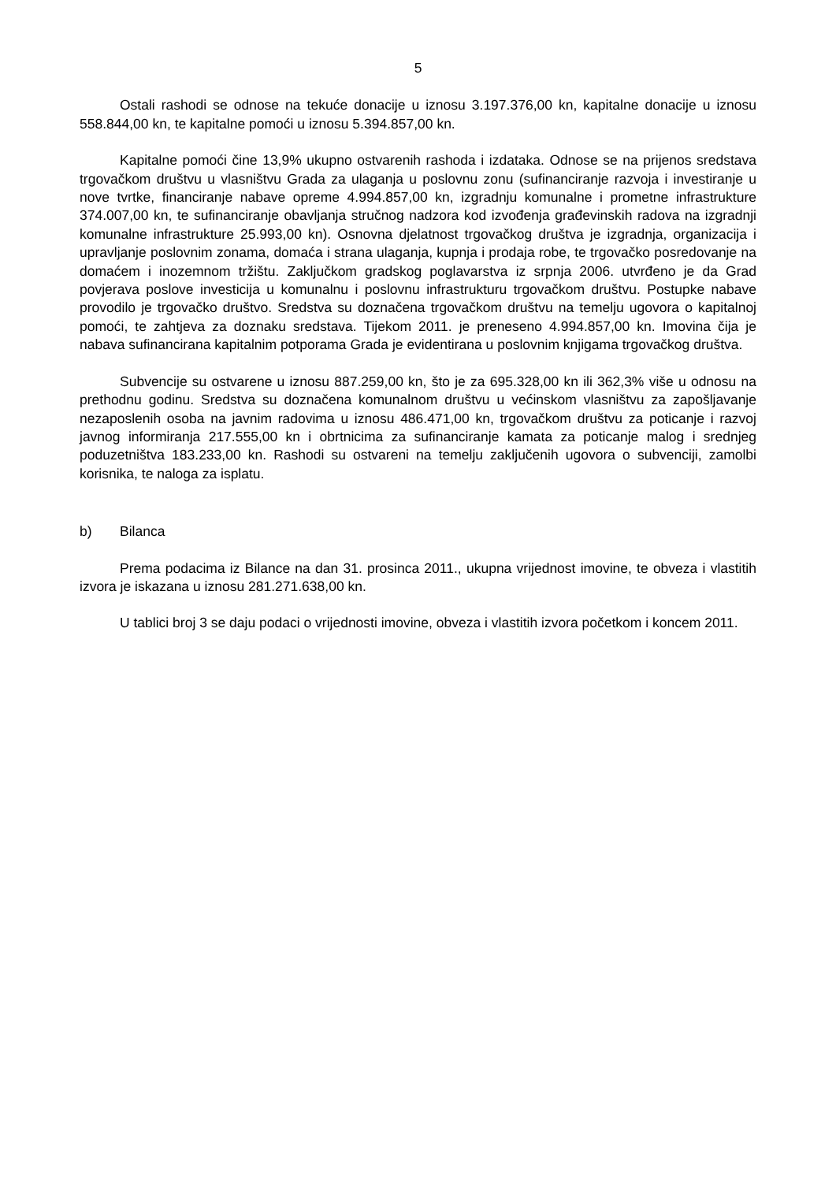5
Ostali rashodi se odnose na tekuće donacije u iznosu 3.197.376,00 kn, kapitalne donacije u iznosu 558.844,00 kn, te kapitalne pomoći u iznosu 5.394.857,00 kn.
Kapitalne pomoći čine 13,9% ukupno ostvarenih rashoda i izdataka. Odnose se na prijenos sredstava trgovačkom društvu u vlasništvu Grada za ulaganja u poslovnu zonu (sufinanciranje razvoja i investiranje u nove tvrtke, financiranje nabave opreme 4.994.857,00 kn, izgradnju komunalne i prometne infrastrukture 374.007,00 kn, te sufinanciranje obavljanja stručnog nadzora kod izvođenja građevinskih radova na izgradnji komunalne infrastrukture 25.993,00 kn). Osnovna djelatnost trgovačkog društva je izgradnja, organizacija i upravljanje poslovnim zonama, domaća i strana ulaganja, kupnja i prodaja robe, te trgovačko posredovanje na domaćem i inozemnom tržištu. Zaključkom gradskog poglavarstva iz srpnja 2006. utvrđeno je da Grad povjerava poslove investicija u komunalnu i poslovnu infrastrukturu trgovačkom društvu. Postupke nabave provodilo je trgovačko društvo. Sredstva su doznačena trgovačkom društvu na temelju ugovora o kapitalnoj pomoći, te zahtjeva za doznaku sredstava. Tijekom 2011. je preneseno 4.994.857,00 kn. Imovina čija je nabava sufinancirana kapitalnim potporama Grada je evidentirana u poslovnim knjigama trgovačkog društva.
Subvencije su ostvarene u iznosu 887.259,00 kn, što je za 695.328,00 kn ili 362,3% više u odnosu na prethodnu godinu. Sredstva su doznačena komunalnom društvu u većinskom vlasništvu za zapošljavanje nezaposlenih osoba na javnim radovima u iznosu 486.471,00 kn, trgovačkom društvu za poticanje i razvoj javnog informiranja 217.555,00 kn i obrtnicima za sufinanciranje kamata za poticanje malog i srednjeg poduzetništva 183.233,00 kn. Rashodi su ostvareni na temelju zaključenih ugovora o subvenciji, zamolbi korisnika, te naloga za isplatu.
b) Bilanca
Prema podacima iz Bilance na dan 31. prosinca 2011., ukupna vrijednost imovine, te obveza i vlastitih izvora je iskazana u iznosu 281.271.638,00 kn.
U tablici broj 3 se daju podaci o vrijednosti imovine, obveza i vlastitih izvora početkom i koncem 2011.